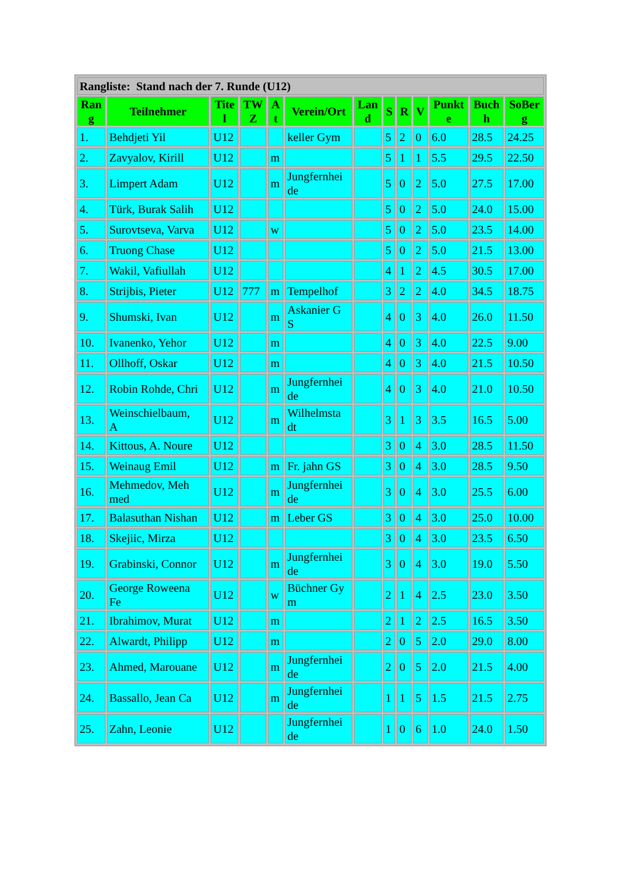| Rangliste: Stand nach der 7. Runde (U12) | | | | | | | | | | | | |
| Ran g | Teilnehmer | Tite l | TW Z | A t | Verein/Ort | Lan d | S | R | V | Punkt e | Buch h | SoBer g |
| 1. | Behdjeti Yil | U12 | | | keller Gym | | 5 | 2 | 0 | 6.0 | 28.5 | 24.25 |
| 2. | Zavyalov, Kirill | U12 | | m | | | 5 | 1 | 1 | 5.5 | 29.5 | 22.50 |
| 3. | Limpert Adam | U12 | | m | Jungfernhei de | | 5 | 0 | 2 | 5.0 | 27.5 | 17.00 |
| 4. | Türk, Burak Salih | U12 | | | | | 5 | 0 | 2 | 5.0 | 24.0 | 15.00 |
| 5. | Surovtseva, Varva | U12 | | w | | | 5 | 0 | 2 | 5.0 | 23.5 | 14.00 |
| 6. | Truong Chase | U12 | | | | | 5 | 0 | 2 | 5.0 | 21.5 | 13.00 |
| 7. | Wakil, Vafiullah | U12 | | | | | 4 | 1 | 2 | 4.5 | 30.5 | 17.00 |
| 8. | Strijbis, Pieter | U12 | 777 | m | Tempelhof | | 3 | 2 | 2 | 4.0 | 34.5 | 18.75 |
| 9. | Shumski, Ivan | U12 | | m | Askanier G S | | 4 | 0 | 3 | 4.0 | 26.0 | 11.50 |
| 10. | Ivanenko, Yehor | U12 | | m | | | 4 | 0 | 3 | 4.0 | 22.5 | 9.00 |
| 11. | Ollhoff, Oskar | U12 | | m | | | 4 | 0 | 3 | 4.0 | 21.5 | 10.50 |
| 12. | Robin Rohde, Chri | U12 | | m | Jungfernhei de | | 4 | 0 | 3 | 4.0 | 21.0 | 10.50 |
| 13. | Weinschielbaum, A | U12 | | m | Wilhelmsta dt | | 3 | 1 | 3 | 3.5 | 16.5 | 5.00 |
| 14. | Kittous, A. Noure | U12 | | | | | 3 | 0 | 4 | 3.0 | 28.5 | 11.50 |
| 15. | Weinaug Emil | U12 | | m | Fr. jahn GS | | 3 | 0 | 4 | 3.0 | 28.5 | 9.50 |
| 16. | Mehmedov, Meh med | U12 | | m | Jungfernhei de | | 3 | 0 | 4 | 3.0 | 25.5 | 6.00 |
| 17. | Balasuthan Nishan | U12 | | m | Leber GS | | 3 | 0 | 4 | 3.0 | 25.0 | 10.00 |
| 18. | Skejiic, Mirza | U12 | | | | | 3 | 0 | 4 | 3.0 | 23.5 | 6.50 |
| 19. | Grabinski, Connor | U12 | | m | Jungfernhei de | | 3 | 0 | 4 | 3.0 | 19.0 | 5.50 |
| 20. | George Roweena Fe | U12 | | w | Büchner Gy m | | 2 | 1 | 4 | 2.5 | 23.0 | 3.50 |
| 21. | Ibrahimov, Murat | U12 | | m | | | 2 | 1 | 2 | 2.5 | 16.5 | 3.50 |
| 22. | Alwardt, Philipp | U12 | | m | | | 2 | 0 | 5 | 2.0 | 29.0 | 8.00 |
| 23. | Ahmed, Marouane | U12 | | m | Jungfernhei de | | 2 | 0 | 5 | 2.0 | 21.5 | 4.00 |
| 24. | Bassallo, Jean Ca | U12 | | m | Jungfernhei de | | 1 | 1 | 5 | 1.5 | 21.5 | 2.75 |
| 25. | Zahn, Leonie | U12 | | | Jungfernhei de | | 1 | 0 | 6 | 1.0 | 24.0 | 1.50 |